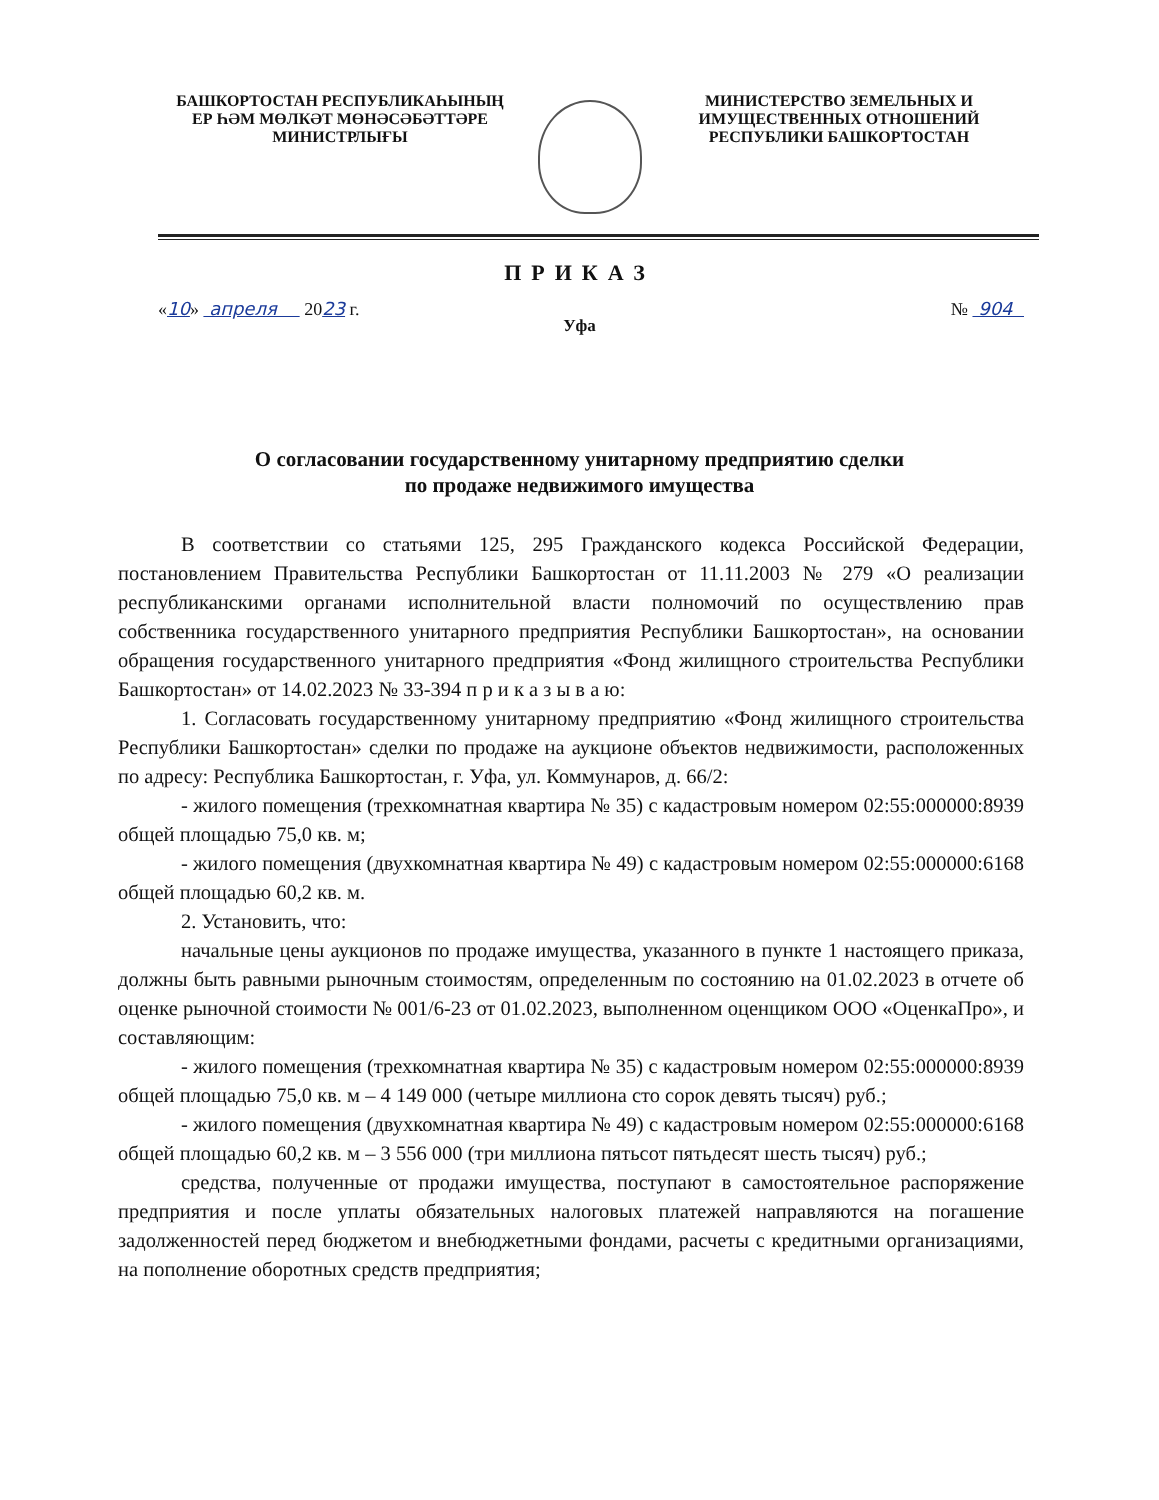БАШКОРТОСТАН РЕСПУБЛИКАҺЫНЫҢ
ЕР ҺӘМ МӨЛКӘТ МӨНӘСӘБӘТТӘРЕ
МИНИСТРЛЫҒЫ
МИНИСТЕРСТВО ЗЕМЕЛЬНЫХ И
ИМУЩЕСТВЕННЫХ ОТНОШЕНИЙ
РЕСПУБЛИКИ БАШКОРТОСТАН
ПРИКАЗ
«10» апреля 2023 г. № 904
Уфа
О согласовании государственному унитарному предприятию сделки
по продаже недвижимого имущества
В соответствии со статьями 125, 295 Гражданского кодекса Российской Федерации, постановлением Правительства Республики Башкортостан от 11.11.2003 № 279 «О реализации республиканскими органами исполнительной власти полномочий по осуществлению прав собственника государственного унитарного предприятия Республики Башкортостан», на основании обращения государственного унитарного предприятия «Фонд жилищного строительства Республики Башкортостан» от 14.02.2023 № 33-394 п р и к а з ы в а ю:
1. Согласовать государственному унитарному предприятию «Фонд жилищного строительства Республики Башкортостан» сделки по продаже на аукционе объектов недвижимости, расположенных по адресу: Республика Башкортостан, г. Уфа, ул. Коммунаров, д. 66/2:
- жилого помещения (трехкомнатная квартира № 35) с кадастровым номером 02:55:000000:8939 общей площадью 75,0 кв. м;
- жилого помещения (двухкомнатная квартира № 49) с кадастровым номером 02:55:000000:6168 общей площадью 60,2 кв. м.
2. Установить, что:
начальные цены аукционов по продаже имущества, указанного в пункте 1 настоящего приказа, должны быть равными рыночным стоимостям, определенным по состоянию на 01.02.2023 в отчете об оценке рыночной стоимости № 001/6-23 от 01.02.2023, выполненном оценщиком ООО «ОценкаПро», и составляющим:
- жилого помещения (трехкомнатная квартира № 35) с кадастровым номером 02:55:000000:8939 общей площадью 75,0 кв. м – 4 149 000 (четыре миллиона сто сорок девять тысяч) руб.;
- жилого помещения (двухкомнатная квартира № 49) с кадастровым номером 02:55:000000:6168 общей площадью 60,2 кв. м – 3 556 000 (три миллиона пятьсот пятьдесят шесть тысяч) руб.;
средства, полученные от продажи имущества, поступают в самостоятельное распоряжение предприятия и после уплаты обязательных налоговых платежей направляются на погашение задолженностей перед бюджетом и внебюджетными фондами, расчеты с кредитными организациями, на пополнение оборотных средств предприятия;